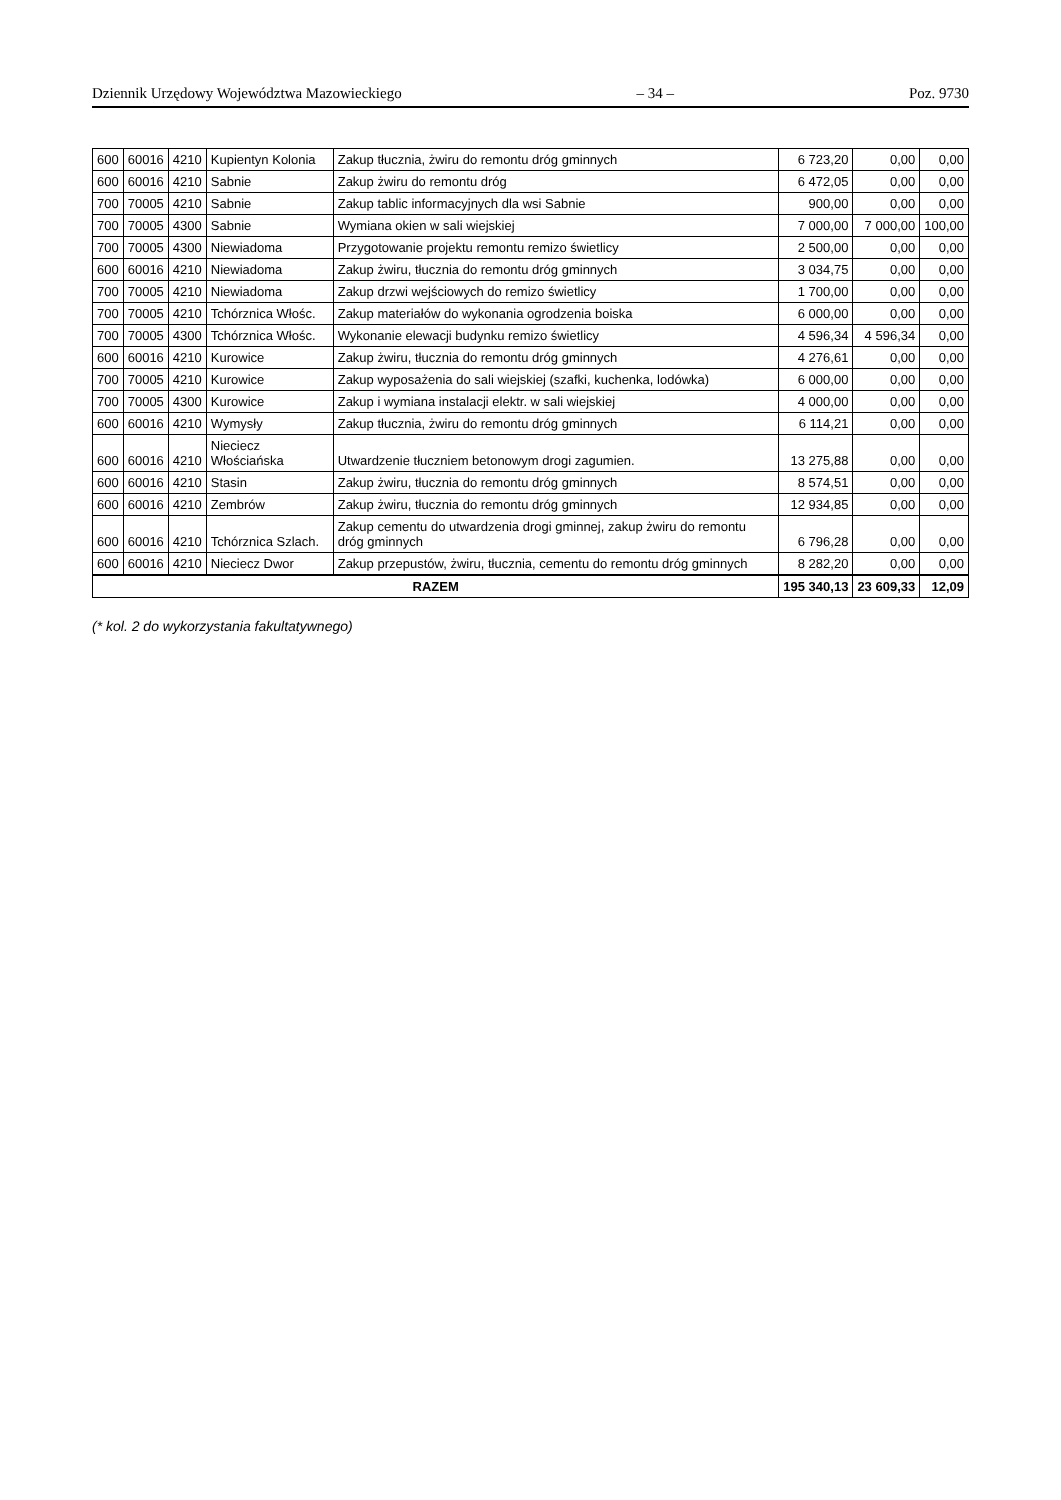Dziennik Urzędowy Województwa Mazowieckiego – 34 – Poz. 9730
| 600 | 60016 | 4210 | Kupientyn Kolonia | Zakup tłucznia, żwiru do remontu dróg gminnych | 6 723,20 | 0,00 | 0,00 |
| 600 | 60016 | 4210 | Sabnie | Zakup żwiru do remontu dróg | 6 472,05 | 0,00 | 0,00 |
| 700 | 70005 | 4210 | Sabnie | Zakup tablic informacyjnych dla wsi Sabnie | 900,00 | 0,00 | 0,00 |
| 700 | 70005 | 4300 | Sabnie | Wymiana okien w sali wiejskiej | 7 000,00 | 7 000,00 | 100,00 |
| 700 | 70005 | 4300 | Niewiadoma | Przygotowanie projektu remontu remizo świetlicy | 2 500,00 | 0,00 | 0,00 |
| 600 | 60016 | 4210 | Niewiadoma | Zakup żwiru, tłucznia do remontu dróg gminnych | 3 034,75 | 0,00 | 0,00 |
| 700 | 70005 | 4210 | Niewiadoma | Zakup drzwi wejściowych do remizo świetlicy | 1 700,00 | 0,00 | 0,00 |
| 700 | 70005 | 4210 | Tchórznica Włośc. | Zakup materiałów do wykonania ogrodzenia boiska | 6 000,00 | 0,00 | 0,00 |
| 700 | 70005 | 4300 | Tchórznica Włośc. | Wykonanie elewacji budynku remizo świetlicy | 4 596,34 | 4 596,34 | 0,00 |
| 600 | 60016 | 4210 | Kurowice | Zakup żwiru, tłucznia do remontu dróg gminnych | 4 276,61 | 0,00 | 0,00 |
| 700 | 70005 | 4210 | Kurowice | Zakup wyposażenia do sali wiejskiej (szafki, kuchenka, lodówka) | 6 000,00 | 0,00 | 0,00 |
| 700 | 70005 | 4300 | Kurowice | Zakup i wymiana instalacji elektr. w sali wiejskiej | 4 000,00 | 0,00 | 0,00 |
| 600 | 60016 | 4210 | Wymysły | Zakup tłucznia, żwiru do remontu dróg gminnych | 6 114,21 | 0,00 | 0,00 |
| 600 | 60016 | 4210 | Nieciecz Włościańska | Utwardzenie tłuczniem betonowym drogi zagumien. | 13 275,88 | 0,00 | 0,00 |
| 600 | 60016 | 4210 | Stasin | Zakup żwiru, tłucznia do remontu dróg gminnych | 8 574,51 | 0,00 | 0,00 |
| 600 | 60016 | 4210 | Zembrów | Zakup żwiru, tłucznia do remontu dróg gminnych | 12 934,85 | 0,00 | 0,00 |
| 600 | 60016 | 4210 | Tchórznica Szlach. | Zakup cementu do utwardzenia drogi gminnej, zakup żwiru do remontu dróg gminnych | 6 796,28 | 0,00 | 0,00 |
| 600 | 60016 | 4210 | Nieciecz Dwor | Zakup przepustów, żwiru, tłucznia, cementu do remontu dróg gminnych | 8 282,20 | 0,00 | 0,00 |
| RAZEM | | | | | 195 340,13 | 23 609,33 | 12,09 |
(* kol. 2 do wykorzystania fakultatywnego)